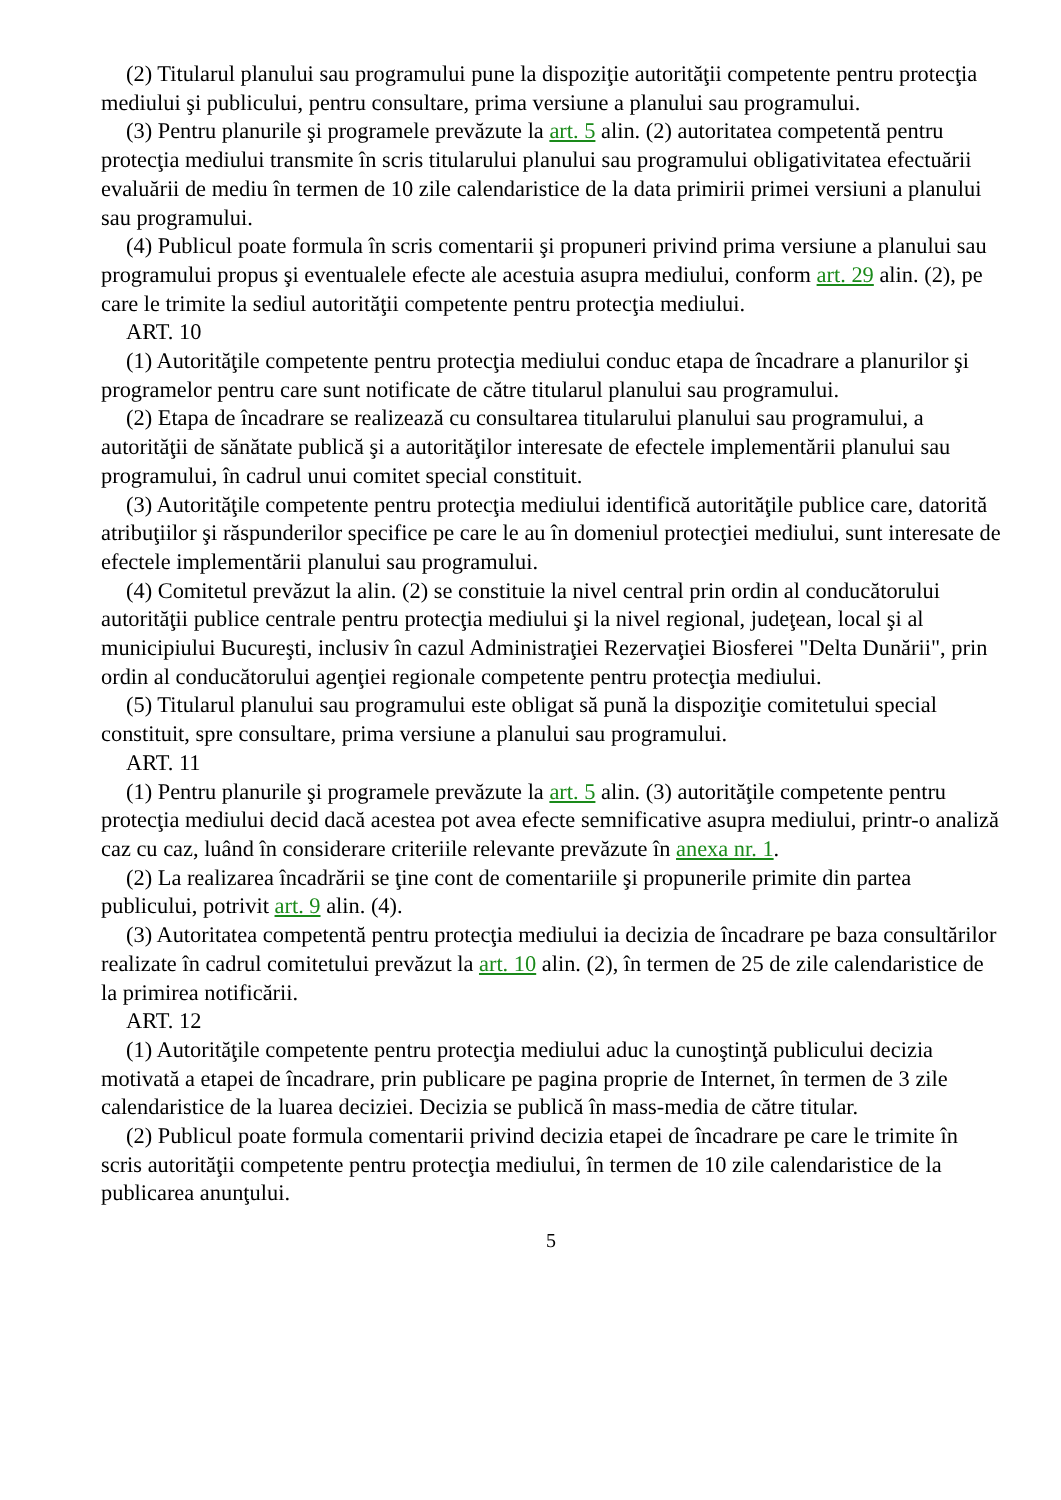(2) Titularul planului sau programului pune la dispoziţie autorităţii competente pentru protecţia mediului şi publicului, pentru consultare, prima versiune a planului sau programului.
(3) Pentru planurile şi programele prevăzute la art. 5 alin. (2) autoritatea competentă pentru protecţia mediului transmite în scris titularului planului sau programului obligativitatea efectuării evaluării de mediu în termen de 10 zile calendaristice de la data primirii primei versiuni a planului sau programului.
(4) Publicul poate formula în scris comentarii şi propuneri privind prima versiune a planului sau programului propus şi eventualele efecte ale acestuia asupra mediului, conform art. 29 alin. (2), pe care le trimite la sediul autorităţii competente pentru protecţia mediului.
ART. 10
(1) Autorităţile competente pentru protecţia mediului conduc etapa de încadrare a planurilor şi programelor pentru care sunt notificate de către titularul planului sau programului.
(2) Etapa de încadrare se realizează cu consultarea titularului planului sau programului, a autorităţii de sănătate publică şi a autorităţilor interesate de efectele implementării planului sau programului, în cadrul unui comitet special constituit.
(3) Autorităţile competente pentru protecţia mediului identifică autorităţile publice care, datorită atribuţiilor şi răspunderilor specifice pe care le au în domeniul protecţiei mediului, sunt interesate de efectele implementării planului sau programului.
(4) Comitetul prevăzut la alin. (2) se constituie la nivel central prin ordin al conducătorului autorităţii publice centrale pentru protecţia mediului şi la nivel regional, judeţean, local şi al municipiului Bucureşti, inclusiv în cazul Administraţiei Rezervaţiei Biosferei "Delta Dunării", prin ordin al conducătorului agenţiei regionale competente pentru protecţia mediului.
(5) Titularul planului sau programului este obligat să pună la dispoziţie comitetului special constituit, spre consultare, prima versiune a planului sau programului.
ART. 11
(1) Pentru planurile şi programele prevăzute la art. 5 alin. (3) autorităţile competente pentru protecţia mediului decid dacă acestea pot avea efecte semnificative asupra mediului, printr-o analiză caz cu caz, luând în considerare criteriile relevante prevăzute în anexa nr. 1.
(2) La realizarea încadrării se ţine cont de comentariile şi propunerile primite din partea publicului, potrivit art. 9 alin. (4).
(3) Autoritatea competentă pentru protecţia mediului ia decizia de încadrare pe baza consultărilor realizate în cadrul comitetului prevăzut la art. 10 alin. (2), în termen de 25 de zile calendaristice de la primirea notificării.
ART. 12
(1) Autorităţile competente pentru protecţia mediului aduc la cunoştinţă publicului decizia motivată a etapei de încadrare, prin publicare pe pagina proprie de Internet, în termen de 3 zile calendaristice de la luarea deciziei. Decizia se publică în mass-media de către titular.
(2) Publicul poate formula comentarii privind decizia etapei de încadrare pe care le trimite în scris autorităţii competente pentru protecţia mediului, în termen de 10 zile calendaristice de la publicarea anunţului.
5